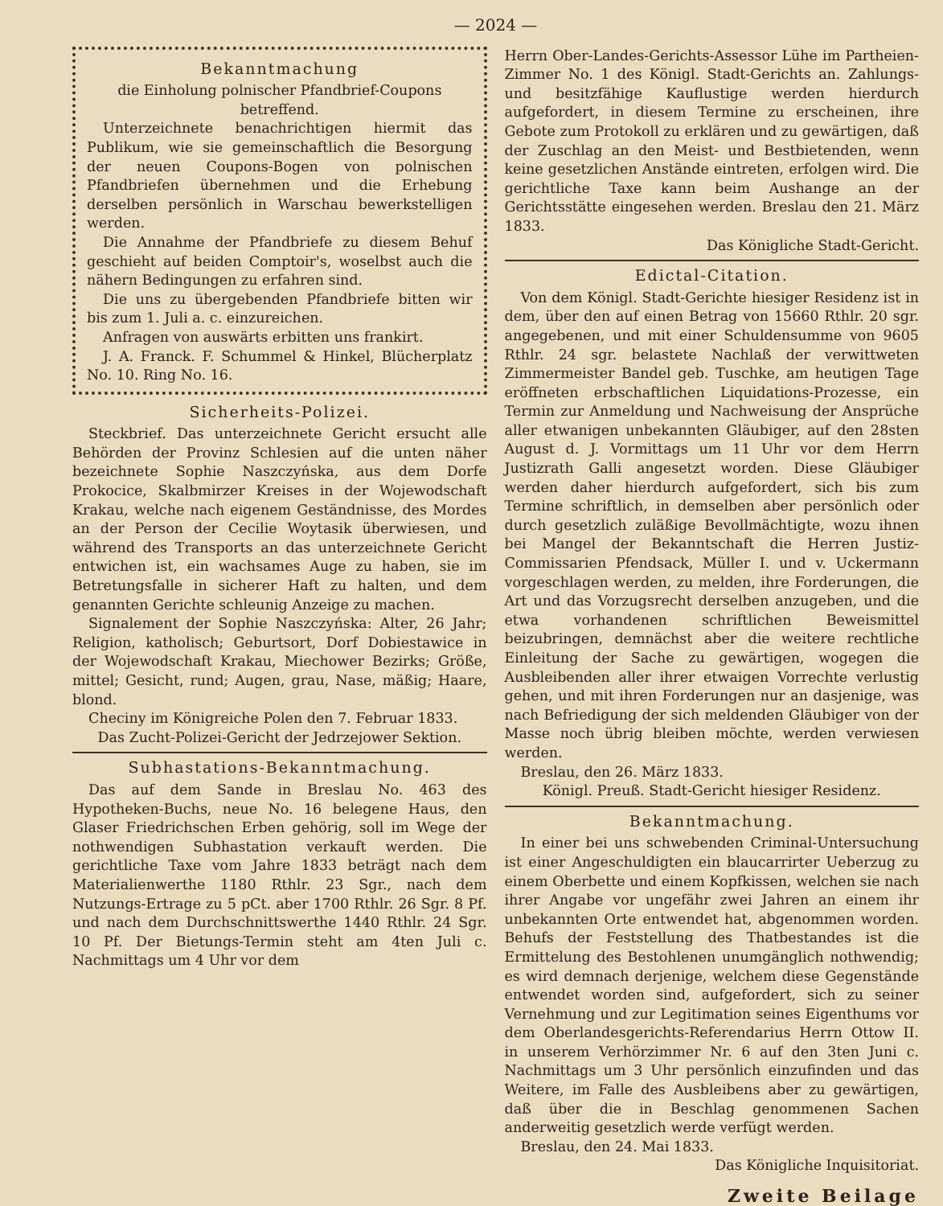— 2024 —
Bekanntmachung
die Einholung polnischer Pfandbrief-Coupons betreffend.
Unterzeichnete benachrichtigen hiermit das Publikum, wie sie gemeinschaftlich die Besorgung der neuen Coupons-Bogen von polnischen Pfandbriefen übernehmen und die Erhebung derselben persönlich in Warschau bewerkstelligen werden.
Die Annahme der Pfandbriefe zu diesem Behuf geschieht auf beiden Comptoir's, woselbst auch die nähern Bedingungen zu erfahren sind.
Die uns zu übergebenden Pfandbriefe bitten wir bis zum 1. Juli a. c. einzureichen.
Anfragen von auswärts erbitten uns frankirt.
J. A. Franck. F. Schummel & Hinkel, Blücherplatz No. 10. Ring No. 16.
Sicherheits-Polizei.
Steckbrief. Das unterzeichnete Gericht ersucht alle Behörden der Provinz Schlesien auf die unten näher bezeichnete Sophie Naszczyńska, aus dem Dorfe Prokocice, Skalbmirzer Kreises in der Wojewodschaft Krakau, welche nach eigenem Geständnisse, des Mordes an der Person der Cecilie Woytasik überwiesen, und während des Transports an das unterzeichnete Gericht entwichen ist, ein wachsames Auge zu haben, sie im Betretungsfalle in sicherer Haft zu halten, und dem genannten Gerichte schleunig Anzeige zu machen.
Signalement der Sophie Naszczyńska: Alter, 26 Jahr; Religion, katholisch; Geburtsort, Dorf Dobiestawice in der Wojewodschaft Krakau, Miechower Bezirks; Größe, mittel; Gesicht, rund; Augen, grau, Nase, mäßig; Haare, blond.
Checiny im Königreiche Polen den 7. Februar 1833.
Das Zucht-Polizei-Gericht der Jedrzejower Sektion.
Subhastations-Bekanntmachung.
Das auf dem Sande in Breslau No. 463 des Hypotheken-Buchs, neue No. 16 belegene Haus, den Glaser Friedrichschen Erben gehörig, soll im Wege der nothwendigen Subhastation verkauft werden. Die gerichtliche Taxe vom Jahre 1833 beträgt nach dem Materialienwerthe 1180 Rthlr. 23 Sgr., nach dem Nutzungs-Ertrage zu 5 pCt. aber 1700 Rthlr. 26 Sgr. 8 Pf. und nach dem Durchschnittswerthe 1440 Rthlr. 24 Sgr. 10 Pf. Der Bietungs-Termin steht am 4ten Juli c. Nachmittags um 4 Uhr vor dem
Herrn Ober-Landes-Gerichts-Assessor Lühe im Partheien-Zimmer No. 1 des Königl. Stadt-Gerichts an. Zahlungs- und besitzfähige Kauflustige werden hierdurch aufgefordert, in diesem Termine zu erscheinen, ihre Gebote zum Protokoll zu erklären und zu gewärtigen, daß der Zuschlag an den Meist- und Bestbietenden, wenn keine gesetzlichen Anstände eintreten, erfolgen wird. Die gerichtliche Taxe kann beim Aushange an der Gerichtsstätte eingesehen werden. Breslau den 21. März 1833.
Das Königliche Stadt-Gericht.
Edictal-Citation.
Von dem Königl. Stadt-Gerichte hiesiger Residenz ist in dem, über den auf einen Betrag von 15660 Rthlr. 20 sgr. angegebenen, und mit einer Schuldensumme von 9605 Rthlr. 24 sgr. belastete Nachlaß der verwittweten Zimmermeister Bandel geb. Tuschke, am heutigen Tage eröffneten erbschaftlichen Liquidations-Prozesse, ein Termin zur Anmeldung und Nachweisung der Ansprüche aller etwanigen unbekannten Gläubiger, auf den 28sten August d. J. Vormittags um 11 Uhr vor dem Herrn Justizrath Galli angesetzt worden. Diese Gläubiger werden daher hierdurch aufgefordert, sich bis zum Termine schriftlich, in demselben aber persönlich oder durch gesetzlich zuläßige Bevollmächtigte, wozu ihnen bei Mangel der Bekanntschaft die Herren Justiz-Commissarien Pfendsack, Müller I. und v. Uckermann vorgeschlagen werden, zu melden, ihre Forderungen, die Art und das Vorzugsrecht derselben anzugeben, und die etwa vorhandenen schriftlichen Beweismittel beizubringen, demnächst aber die weitere rechtliche Einleitung der Sache zu gewärtigen, wogegen die Ausbleibenden aller ihrer etwaigen Vorrechte verlustig gehen, und mit ihren Forderungen nur an dasjenige, was nach Befriedigung der sich meldenden Gläubiger von der Masse noch übrig bleiben möchte, werden verwiesen werden.
Breslau, den 26. März 1833.
Königl. Preuß. Stadt-Gericht hiesiger Residenz.
Bekanntmachung.
In einer bei uns schwebenden Criminal-Untersuchung ist einer Angeschuldigten ein blaucarrirter Ueberzug zu einem Oberbette und einem Kopfkissen, welchen sie nach ihrer Angabe vor ungefähr zwei Jahren an einem ihr unbekannten Orte entwendet hat, abgenommen worden. Behufs der Feststellung des Thatbestandes ist die Ermittelung des Bestohlenen unumgänglich nothwendig; es wird demnach derjenige, welchem diese Gegenstände entwendet worden sind, aufgefordert, sich zu seiner Vernehmung und zur Legitimation seines Eigenthums vor dem Oberlandesgerichts-Referendarius Herrn Ottow II. in unserem Verhörzimmer Nr. 6 auf den 3ten Juni c. Nachmittags um 3 Uhr persönlich einzufinden und das Weitere, im Falle des Ausbleibens aber zu gewärtigen, daß über die in Beschlag genommenen Sachen anderweitig gesetzlich werde verfügt werden.
Breslau, den 24. Mai 1833.
Das Königliche Inquisitoriat.
Zweite Beilage